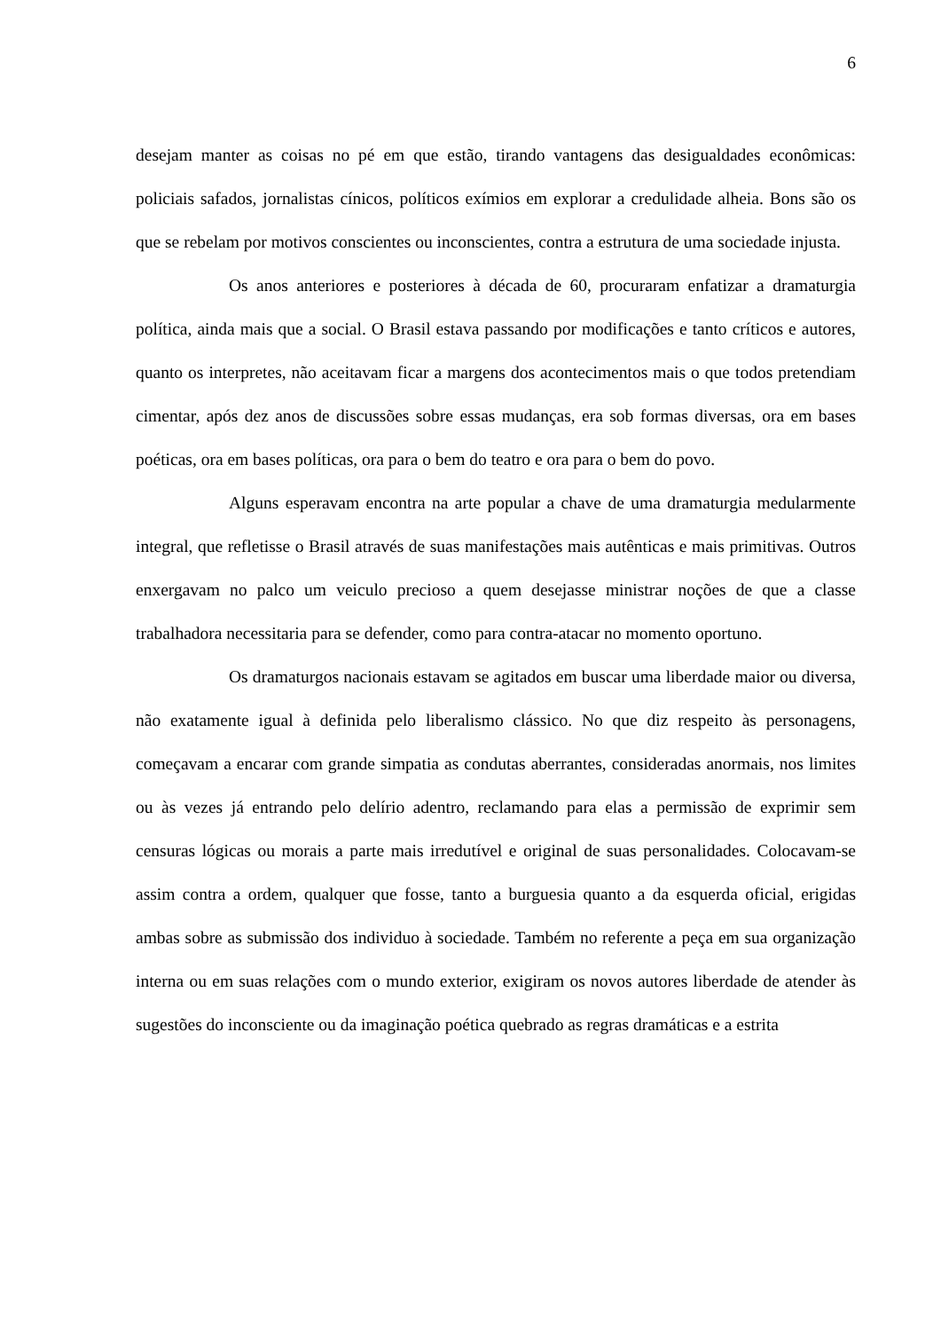6
desejam manter as coisas no pé em que estão, tirando vantagens das desigualdades econômicas: policiais safados, jornalistas cínicos, políticos exímios em explorar a credulidade alheia. Bons são os que se rebelam por motivos conscientes ou inconscientes, contra a estrutura de uma sociedade injusta.
Os anos anteriores e posteriores à década de 60, procuraram enfatizar a dramaturgia política, ainda mais que a social. O Brasil estava passando por modificações e tanto críticos e autores, quanto os interpretes, não aceitavam ficar a margens dos acontecimentos mais o que todos pretendiam cimentar, após dez anos de discussões sobre essas mudanças, era sob formas diversas, ora em bases poéticas, ora em bases políticas, ora para o bem do teatro e ora para o bem do povo.
Alguns esperavam encontra na arte popular a chave de uma dramaturgia medularmente integral, que refletisse o Brasil através de suas manifestações mais autênticas e mais primitivas. Outros enxergavam no palco um veiculo precioso a quem desejasse ministrar noções de que a classe trabalhadora necessitaria para se defender, como para contra-atacar no momento oportuno.
Os dramaturgos nacionais estavam se agitados em buscar uma liberdade maior ou diversa, não exatamente igual à definida pelo liberalismo clássico. No que diz respeito às personagens, começavam a encarar com grande simpatia as condutas aberrantes, consideradas anormais, nos limites ou às vezes já entrando pelo delírio adentro, reclamando para elas a permissão de exprimir sem censuras lógicas ou morais a parte mais irredutível e original de suas personalidades. Colocavam-se assim contra a ordem, qualquer que fosse, tanto a burguesia quanto a da esquerda oficial, erigidas ambas sobre as submissão dos individuo à sociedade. Também no referente a peça em sua organização interna ou em suas relações com o mundo exterior, exigiram os novos autores liberdade de atender às sugestões do inconsciente ou da imaginação poética quebrado as regras dramáticas e a estrita